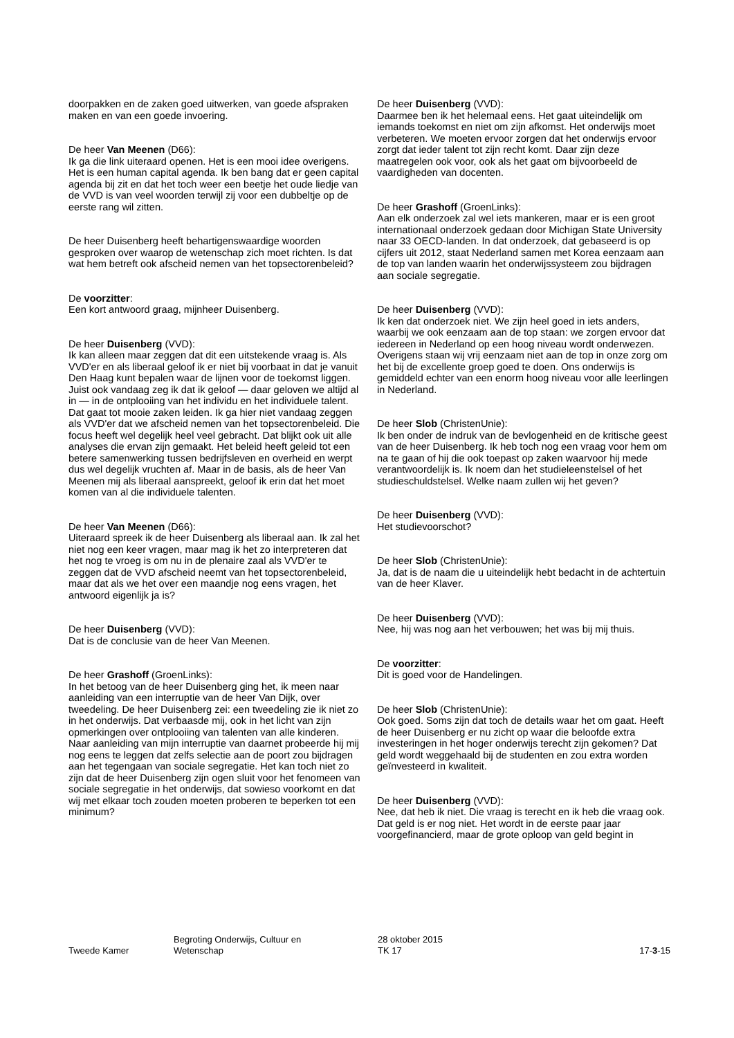doorpakken en de zaken goed uitwerken, van goede afspraken maken en van een goede invoering.
De heer Van Meenen (D66):
Ik ga die link uiteraard openen. Het is een mooi idee overigens. Het is een human capital agenda. Ik ben bang dat er geen capital agenda bij zit en dat het toch weer een beetje het oude liedje van de VVD is van veel woorden terwijl zij voor een dubbeltje op de eerste rang wil zitten.
De heer Duisenberg heeft behartigenswaardige woorden gesproken over waarop de wetenschap zich moet richten. Is dat wat hem betreft ook afscheid nemen van het topsectorenbeleid?
De voorzitter:
Een kort antwoord graag, mijnheer Duisenberg.
De heer Duisenberg (VVD):
Ik kan alleen maar zeggen dat dit een uitstekende vraag is. Als VVD'er en als liberaal geloof ik er niet bij voorbaat in dat je vanuit Den Haag kunt bepalen waar de lijnen voor de toekomst liggen. Juist ook vandaag zeg ik dat ik geloof — daar geloven we altijd al in — in de ontplooiing van het individu en het individuele talent. Dat gaat tot mooie zaken leiden. Ik ga hier niet vandaag zeggen als VVD'er dat we afscheid nemen van het topsectorenbeleid. Die focus heeft wel degelijk heel veel gebracht. Dat blijkt ook uit alle analyses die ervan zijn gemaakt. Het beleid heeft geleid tot een betere samenwerking tussen bedrijfsleven en overheid en werpt dus wel degelijk vruchten af. Maar in de basis, als de heer Van Meenen mij als liberaal aanspreekt, geloof ik erin dat het moet komen van al die individuele talenten.
De heer Van Meenen (D66):
Uiteraard spreek ik de heer Duisenberg als liberaal aan. Ik zal het niet nog een keer vragen, maar mag ik het zo interpreteren dat het nog te vroeg is om nu in de plenaire zaal als VVD'er te zeggen dat de VVD afscheid neemt van het topsectorenbeleid, maar dat als we het over een maandje nog eens vragen, het antwoord eigenlijk ja is?
De heer Duisenberg (VVD):
Dat is de conclusie van de heer Van Meenen.
De heer Grashoff (GroenLinks):
In het betoog van de heer Duisenberg ging het, ik meen naar aanleiding van een interruptie van de heer Van Dijk, over tweedeling. De heer Duisenberg zei: een tweedeling zie ik niet zo in het onderwijs. Dat verbaasde mij, ook in het licht van zijn opmerkingen over ontplooiing van talenten van alle kinderen. Naar aanleiding van mijn interruptie van daarnet probeerde hij mij nog eens te leggen dat zelfs selectie aan de poort zou bijdragen aan het tegengaan van sociale segregatie. Het kan toch niet zo zijn dat de heer Duisenberg zijn ogen sluit voor het fenomeen van sociale segregatie in het onderwijs, dat sowieso voorkomt en dat wij met elkaar toch zouden moeten proberen te beperken tot een minimum?
De heer Duisenberg (VVD):
Daarmee ben ik het helemaal eens. Het gaat uiteindelijk om iemands toekomst en niet om zijn afkomst. Het onderwijs moet verbeteren. We moeten ervoor zorgen dat het onderwijs ervoor zorgt dat ieder talent tot zijn recht komt. Daar zijn deze maatregelen ook voor, ook als het gaat om bijvoorbeeld de vaardigheden van docenten.
De heer Grashoff (GroenLinks):
Aan elk onderzoek zal wel iets mankeren, maar er is een groot internationaal onderzoek gedaan door Michigan State University naar 33 OECD-landen. In dat onderzoek, dat gebaseerd is op cijfers uit 2012, staat Nederland samen met Korea eenzaam aan de top van landen waarin het onderwijssysteem zou bijdragen aan sociale segregatie.
De heer Duisenberg (VVD):
Ik ken dat onderzoek niet. We zijn heel goed in iets anders, waarbij we ook eenzaam aan de top staan: we zorgen ervoor dat iedereen in Nederland op een hoog niveau wordt onderwezen. Overigens staan wij vrij eenzaam niet aan de top in onze zorg om het bij de excellente groep goed te doen. Ons onderwijs is gemiddeld echter van een enorm hoog niveau voor alle leerlingen in Nederland.
De heer Slob (ChristenUnie):
Ik ben onder de indruk van de bevlogenheid en de kritische geest van de heer Duisenberg. Ik heb toch nog een vraag voor hem om na te gaan of hij die ook toepast op zaken waarvoor hij mede verantwoordelijk is. Ik noem dan het studieleenstelsel of het studieschuldstelsel. Welke naam zullen wij het geven?
De heer Duisenberg (VVD):
Het studievoorschot?
De heer Slob (ChristenUnie):
Ja, dat is de naam die u uiteindelijk hebt bedacht in de achtertuin van de heer Klaver.
De heer Duisenberg (VVD):
Nee, hij was nog aan het verbouwen; het was bij mij thuis.
De voorzitter:
Dit is goed voor de Handelingen.
De heer Slob (ChristenUnie):
Ook goed. Soms zijn dat toch de details waar het om gaat. Heeft de heer Duisenberg er nu zicht op waar die beloofde extra investeringen in het hoger onderwijs terecht zijn gekomen? Dat geld wordt weggehaald bij de studenten en zou extra worden geïnvesteerd in kwaliteit.
De heer Duisenberg (VVD):
Nee, dat heb ik niet. Die vraag is terecht en ik heb die vraag ook. Dat geld is er nog niet. Het wordt in de eerste paar jaar voorgefinancierd, maar de grote oploop van geld begint in
Tweede Kamer
Begroting Onderwijs, Cultuur en
Wetenschap
28 oktober 2015
TK 17
17-3-15